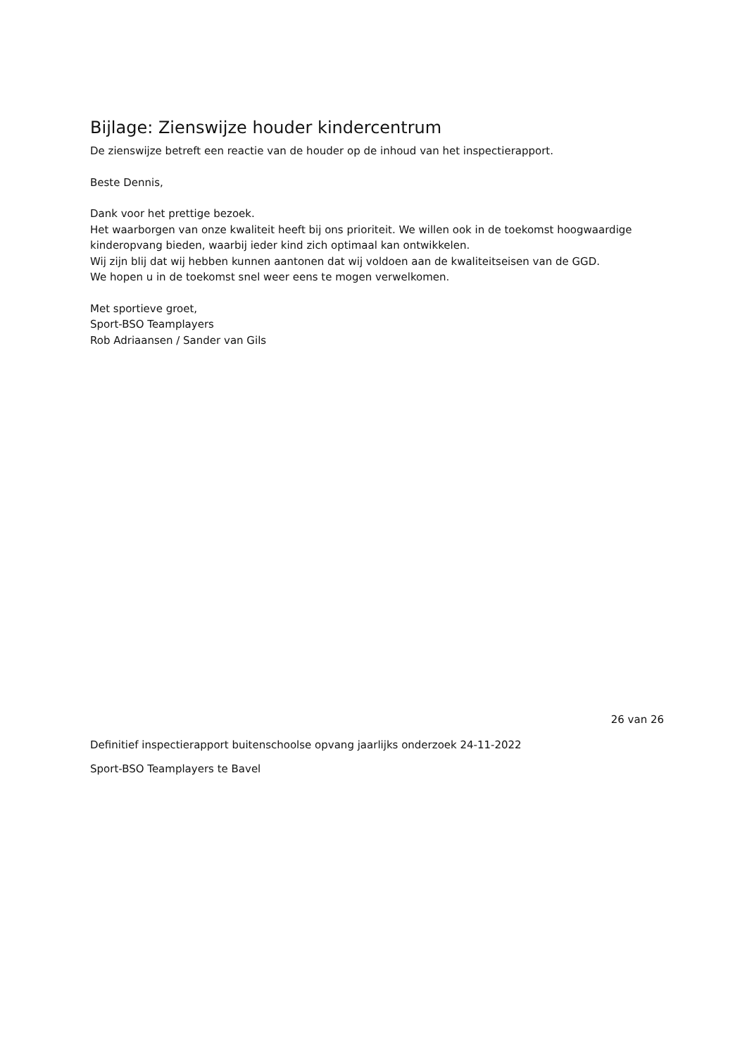Bijlage: Zienswijze houder kindercentrum
De zienswijze betreft een reactie van de houder op de inhoud van het inspectierapport.
Beste Dennis,
Dank voor het prettige bezoek.
Het waarborgen van onze kwaliteit heeft bij ons prioriteit. We willen ook in de toekomst hoogwaardige kinderopvang bieden, waarbij ieder kind zich optimaal kan ontwikkelen.
Wij zijn blij dat wij hebben kunnen aantonen dat wij voldoen aan de kwaliteitseisen van de GGD.
We hopen u in de toekomst snel weer eens te mogen verwelkomen.
Met sportieve groet,
Sport-BSO Teamplayers
Rob Adriaansen / Sander van Gils
26 van 26
Definitief inspectierapport buitenschoolse opvang jaarlijks onderzoek 24-11-2022
Sport-BSO Teamplayers te Bavel